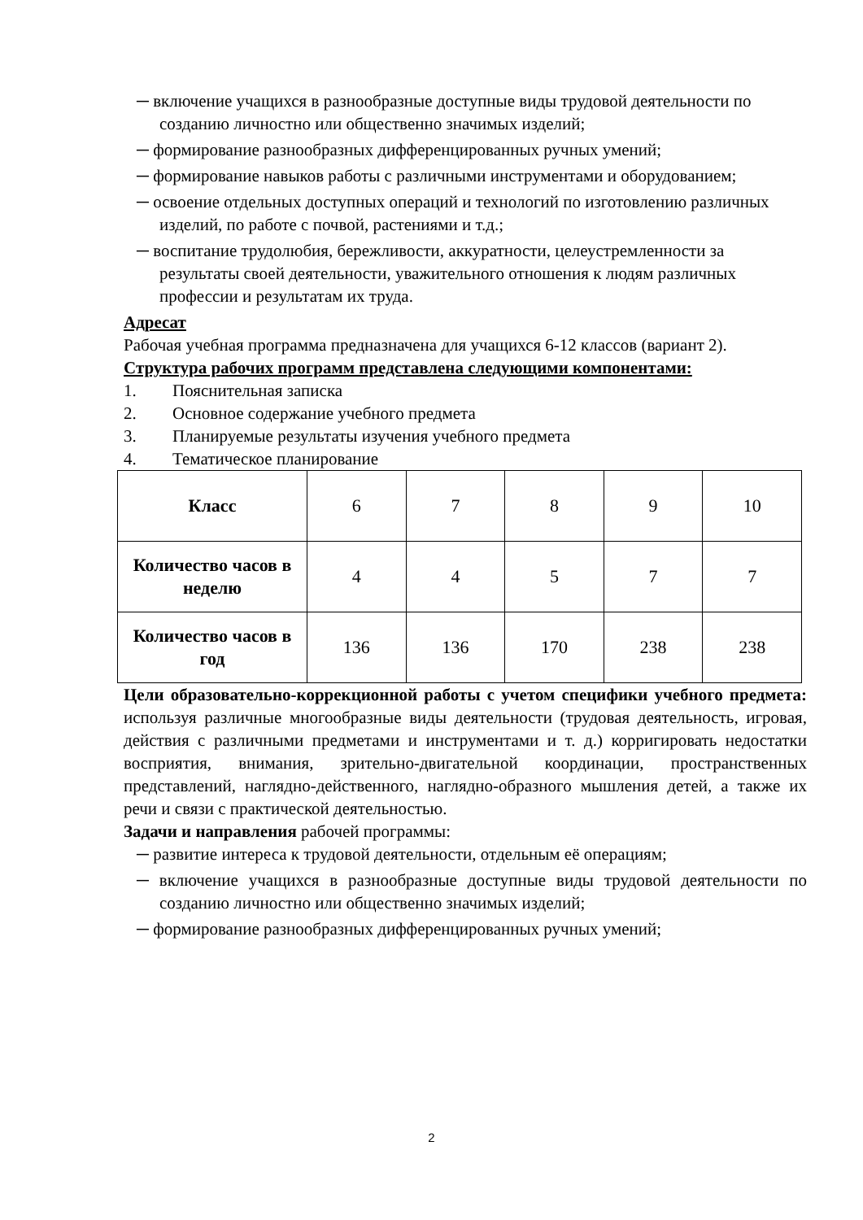─ включение учащихся в разнообразные доступные виды трудовой деятельности по созданию личностно или общественно значимых изделий;
─ формирование разнообразных дифференцированных ручных умений;
─ формирование навыков работы с различными инструментами и оборудованием;
─ освоение отдельных доступных операций и технологий по изготовлению различных изделий, по работе с почвой, растениями и т.д.;
─ воспитание трудолюбия, бережливости, аккуратности, целеустремленности за результаты своей деятельности, уважительного отношения к людям различных профессии и результатам их труда.
Адресат
Рабочая учебная программа предназначена для учащихся 6-12 классов (вариант 2).
Структура рабочих программ представлена следующими компонентами:
1. Пояснительная записка
2. Основное содержание учебного предмета
3. Планируемые результаты изучения учебного предмета
4. Тематическое планирование
| Класс | 6 | 7 | 8 | 9 | 10 |
| Количество часов в неделю | 4 | 4 | 5 | 7 | 7 |
| Количество часов в год | 136 | 136 | 170 | 238 | 238 |
Цели образовательно-коррекционной работы с учетом специфики учебного предмета: используя различные многообразные виды деятельности (трудовая деятельность, игровая, действия с различными предметами и инструментами и т. д.) корригировать недостатки восприятия, внимания, зрительно-двигательной координации, пространственных представлений, наглядно-действенного, наглядно-образного мышления детей, а также их речи и связи с практической деятельностью.
Задачи и направления рабочей программы:
─ развитие интереса к трудовой деятельности, отдельным её операциям;
─ включение учащихся в разнообразные доступные виды трудовой деятельности по созданию личностно или общественно значимых изделий;
─ формирование разнообразных дифференцированных ручных умений;
2